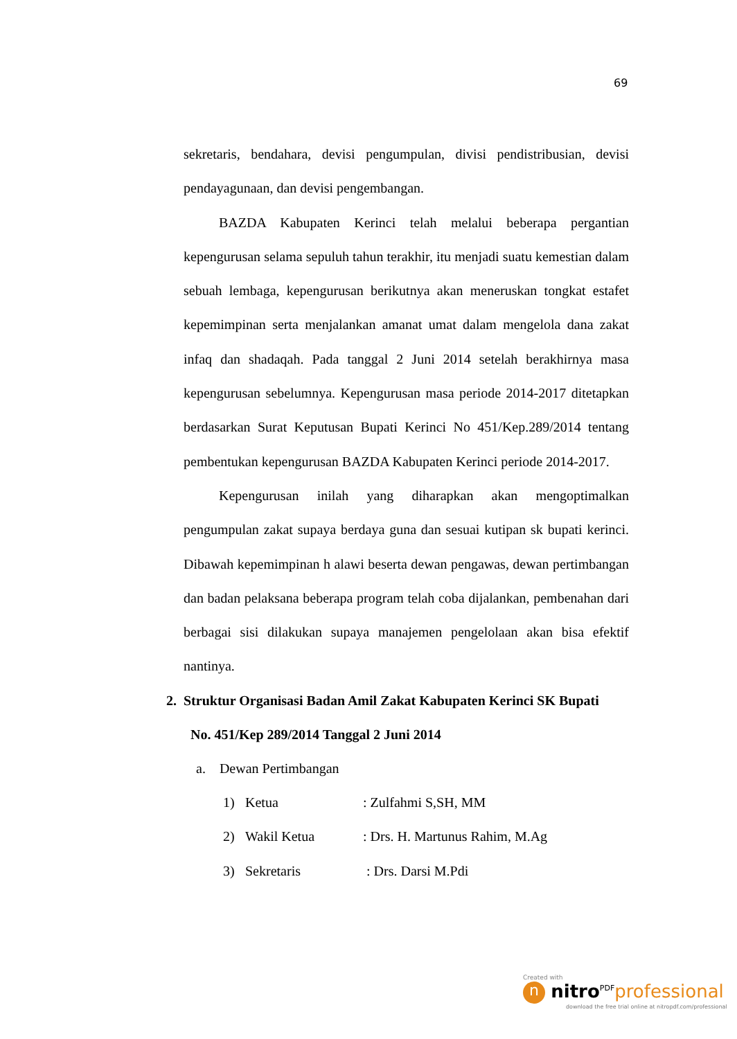69
sekretaris, bendahara, devisi pengumpulan, divisi pendistribusian, devisi pendayagunaan, dan devisi pengembangan.
BAZDA Kabupaten Kerinci telah melalui beberapa pergantian kepengurusan selama sepuluh tahun terakhir, itu menjadi suatu kemestian dalam sebuah lembaga, kepengurusan berikutnya akan meneruskan tongkat estafet kepemimpinan serta menjalankan amanat umat dalam mengelola dana zakat infaq dan shadaqah. Pada tanggal 2 Juni 2014 setelah berakhirnya masa kepengurusan sebelumnya. Kepengurusan masa periode 2014-2017 ditetapkan berdasarkan Surat Keputusan Bupati Kerinci No 451/Kep.289/2014 tentang pembentukan kepengurusan BAZDA Kabupaten Kerinci periode 2014-2017.
Kepengurusan inilah yang diharapkan akan mengoptimalkan pengumpulan zakat supaya berdaya guna dan sesuai kutipan sk bupati kerinci. Dibawah kepemimpinan h alawi beserta dewan pengawas, dewan pertimbangan dan badan pelaksana beberapa program telah coba dijalankan, pembenahan dari berbagai sisi dilakukan supaya manajemen pengelolaan akan bisa efektif nantinya.
2. Struktur Organisasi Badan Amil Zakat Kabupaten Kerinci SK Bupati
No. 451/Kep 289/2014 Tanggal 2 Juni 2014
a. Dewan Pertimbangan
1) Ketua: Zulfahmi S,SH, MM
2) Wakil Ketua: Drs. H. Martunus Rahim, M.Ag
3) Sekretaris : Drs. Darsi M.Pdi
Created with
n nitro<sup>PDF</sup>professional
download the free trial online at nitropdf.com/professional